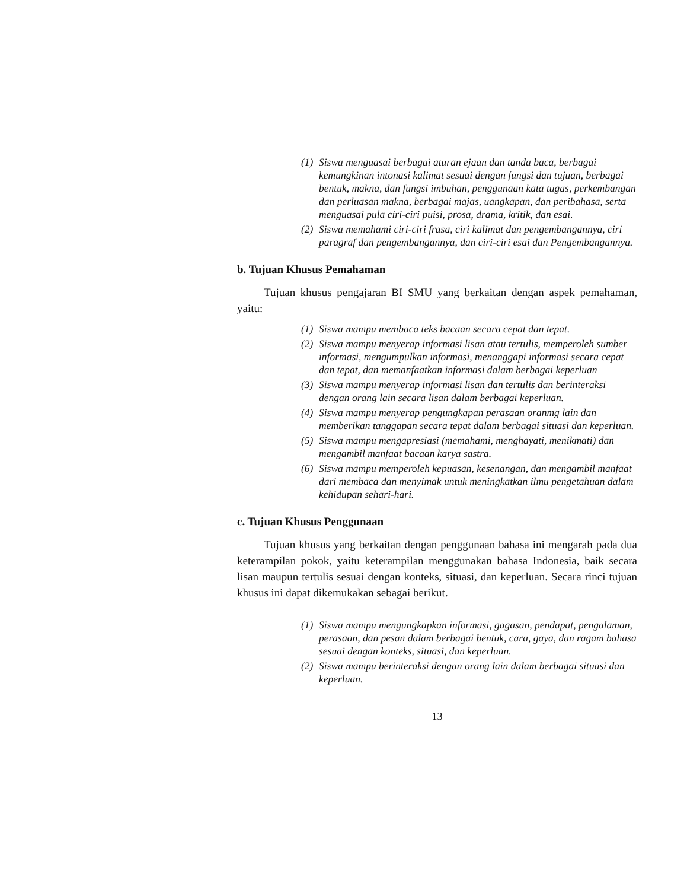(1) Siswa menguasai berbagai aturan ejaan dan tanda baca, berbagai kemungkinan intonasi kalimat sesuai dengan fungsi dan tujuan, berbagai bentuk, makna, dan fungsi imbuhan, penggunaan kata tugas, perkembangan dan perluasan makna, berbagai majas, uangkapan, dan peribahasa, serta menguasai pula ciri-ciri puisi, prosa, drama, kritik, dan esai.
(2) Siswa memahami ciri-ciri frasa, ciri kalimat dan pengembangannya, ciri paragraf dan pengembangannya, dan ciri-ciri esai dan Pengembangannya.
b. Tujuan Khusus Pemahaman
Tujuan khusus pengajaran BI SMU yang berkaitan dengan aspek pemahaman, yaitu:
(1) Siswa mampu membaca teks bacaan secara cepat dan tepat.
(2) Siswa mampu menyerap informasi lisan atau tertulis, memperoleh sumber informasi, mengumpulkan informasi, menanggapi informasi secara cepat dan tepat, dan memanfaatkan informasi dalam berbagai keperluan
(3) Siswa mampu menyerap informasi lisan dan tertulis dan berinteraksi dengan orang lain secara lisan dalam berbagai keperluan.
(4) Siswa mampu menyerap pengungkapan perasaan oranmg lain dan memberikan tanggapan secara tepat dalam berbagai situasi dan keperluan.
(5) Siswa mampu mengapresiasi (memahami, menghayati, menikmati) dan mengambil manfaat bacaan karya sastra.
(6) Siswa mampu memperoleh kepuasan, kesenangan, dan mengambil manfaat dari membaca dan menyimak untuk meningkatkan ilmu pengetahuan dalam kehidupan sehari-hari.
c. Tujuan Khusus Penggunaan
Tujuan khusus yang berkaitan dengan penggunaan bahasa ini mengarah pada dua keterampilan pokok, yaitu keterampilan menggunakan bahasa Indonesia, baik secara lisan maupun tertulis sesuai dengan konteks, situasi, dan keperluan. Secara rinci tujuan khusus ini dapat dikemukakan sebagai berikut.
(1) Siswa mampu mengungkapkan informasi, gagasan, pendapat, pengalaman, perasaan, dan pesan dalam berbagai bentuk, cara, gaya, dan ragam bahasa sesuai dengan konteks, situasi, dan keperluan.
(2) Siswa mampu berinteraksi dengan orang lain dalam berbagai situasi dan keperluan.
13